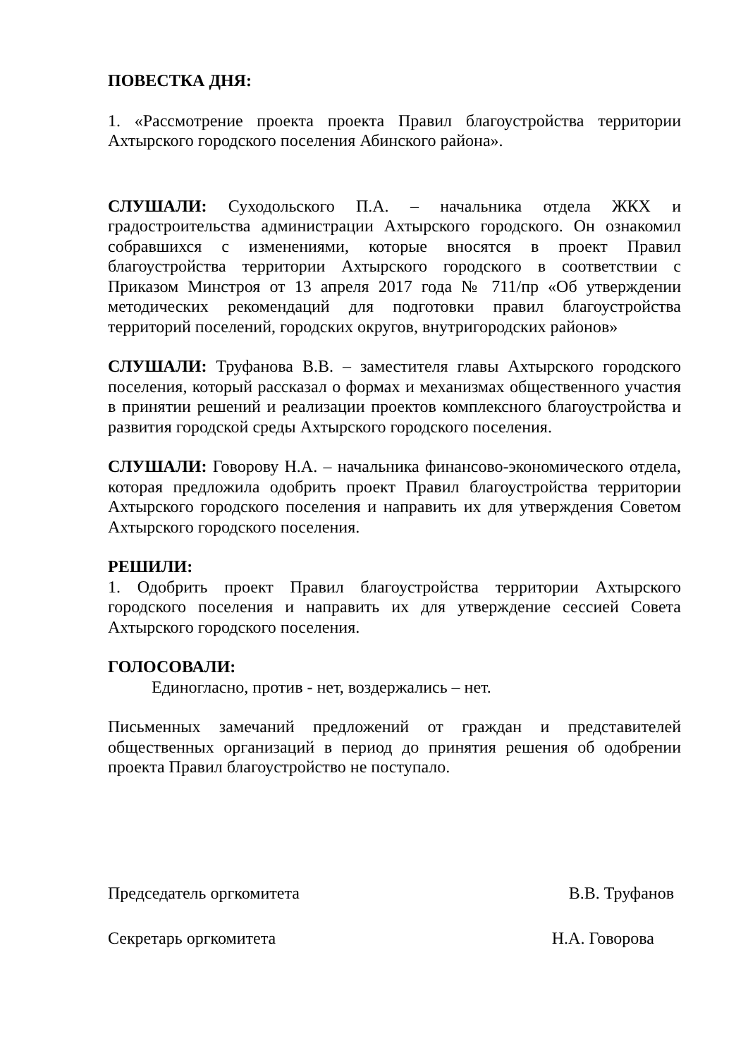ПОВЕСТКА ДНЯ:
1. «Рассмотрение проекта проекта Правил благоустройства территории Ахтырского городского поселения Абинского района».
СЛУШАЛИ: Суходольского П.А. – начальника отдела ЖКХ и градостроительства администрации Ахтырского городского. Он ознакомил собравшихся с изменениями, которые вносятся в проект Правил благоустройства территории Ахтырского городского в соответствии с Приказом Минстроя от 13 апреля 2017 года № 711/пр «Об утверждении методических рекомендаций для подготовки правил благоустройства территорий поселений, городских округов, внутригородских районов»
СЛУШАЛИ: Труфанова В.В. – заместителя главы Ахтырского городского поселения, который рассказал о формах и механизмах общественного участия в принятии решений и реализации проектов комплексного благоустройства и развития городской среды Ахтырского городского поселения.
СЛУШАЛИ: Говорову Н.А. – начальника финансово-экономического отдела, которая предложила одобрить проект Правил благоустройства территории Ахтырского городского поселения и направить их для утверждения Советом Ахтырского городского поселения.
РЕШИЛИ:
1. Одобрить проект Правил благоустройства территории Ахтырского городского поселения и направить их для утверждение сессией Совета Ахтырского городского поселения.
ГОЛОСОВАЛИ:
Единогласно, против - нет, воздержались – нет.
Письменных замечаний предложений от граждан и представителей общественных организаций в период до принятия решения об одобрении проекта Правил благоустройство не поступало.
Председатель оргкомитета В.В. Труфанов
Секретарь оргкомитета Н.А. Говорова